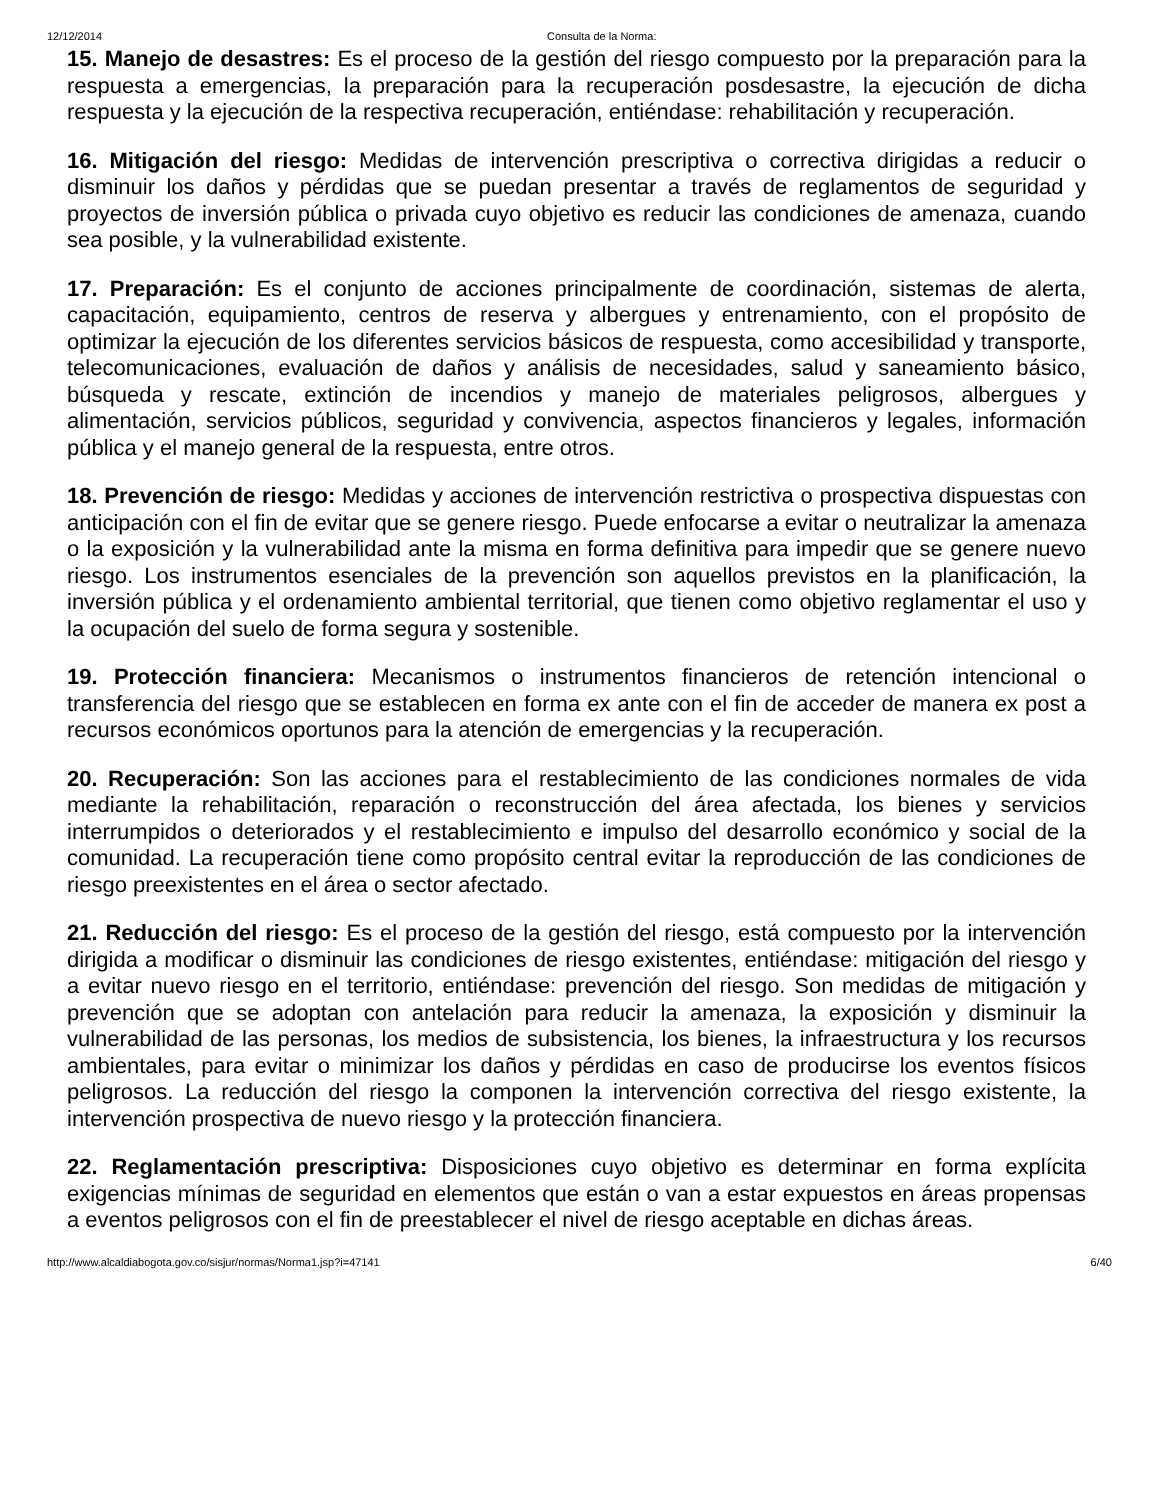12/12/2014 Consulta de la Norma:
15. Manejo de desastres: Es el proceso de la gestión del riesgo compuesto por la preparación para la respuesta a emergencias, la preparación para la recuperación posdesastre, la ejecución de dicha respuesta y la ejecución de la respectiva recuperación, entiéndase: rehabilitación y recuperación.
16. Mitigación del riesgo: Medidas de intervención prescriptiva o correctiva dirigidas a reducir o disminuir los daños y pérdidas que se puedan presentar a través de reglamentos de seguridad y proyectos de inversión pública o privada cuyo objetivo es reducir las condiciones de amenaza, cuando sea posible, y la vulnerabilidad existente.
17. Preparación: Es el conjunto de acciones principalmente de coordinación, sistemas de alerta, capacitación, equipamiento, centros de reserva y albergues y entrenamiento, con el propósito de optimizar la ejecución de los diferentes servicios básicos de respuesta, como accesibilidad y transporte, telecomunicaciones, evaluación de daños y análisis de necesidades, salud y saneamiento básico, búsqueda y rescate, extinción de incendios y manejo de materiales peligrosos, albergues y alimentación, servicios públicos, seguridad y convivencia, aspectos financieros y legales, información pública y el manejo general de la respuesta, entre otros.
18. Prevención de riesgo: Medidas y acciones de intervención restrictiva o prospectiva dispuestas con anticipación con el fin de evitar que se genere riesgo. Puede enfocarse a evitar o neutralizar la amenaza o la exposición y la vulnerabilidad ante la misma en forma definitiva para impedir que se genere nuevo riesgo. Los instrumentos esenciales de la prevención son aquellos previstos en la planificación, la inversión pública y el ordenamiento ambiental territorial, que tienen como objetivo reglamentar el uso y la ocupación del suelo de forma segura y sostenible.
19. Protección financiera: Mecanismos o instrumentos financieros de retención intencional o transferencia del riesgo que se establecen en forma ex ante con el fin de acceder de manera ex post a recursos económicos oportunos para la atención de emergencias y la recuperación.
20. Recuperación: Son las acciones para el restablecimiento de las condiciones normales de vida mediante la rehabilitación, reparación o reconstrucción del área afectada, los bienes y servicios interrumpidos o deteriorados y el restablecimiento e impulso del desarrollo económico y social de la comunidad. La recuperación tiene como propósito central evitar la reproducción de las condiciones de riesgo preexistentes en el área o sector afectado.
21. Reducción del riesgo: Es el proceso de la gestión del riesgo, está compuesto por la intervención dirigida a modificar o disminuir las condiciones de riesgo existentes, entiéndase: mitigación del riesgo y a evitar nuevo riesgo en el territorio, entiéndase: prevención del riesgo. Son medidas de mitigación y prevención que se adoptan con antelación para reducir la amenaza, la exposición y disminuir la vulnerabilidad de las personas, los medios de subsistencia, los bienes, la infraestructura y los recursos ambientales, para evitar o minimizar los daños y pérdidas en caso de producirse los eventos físicos peligrosos. La reducción del riesgo la componen la intervención correctiva del riesgo existente, la intervención prospectiva de nuevo riesgo y la protección financiera.
22. Reglamentación prescriptiva: Disposiciones cuyo objetivo es determinar en forma explícita exigencias mínimas de seguridad en elementos que están o van a estar expuestos en áreas propensas a eventos peligrosos con el fin de preestablecer el nivel de riesgo aceptable en dichas áreas.
http://www.alcaldiabogota.gov.co/sisjur/normas/Norma1.jsp?i=47141 6/40